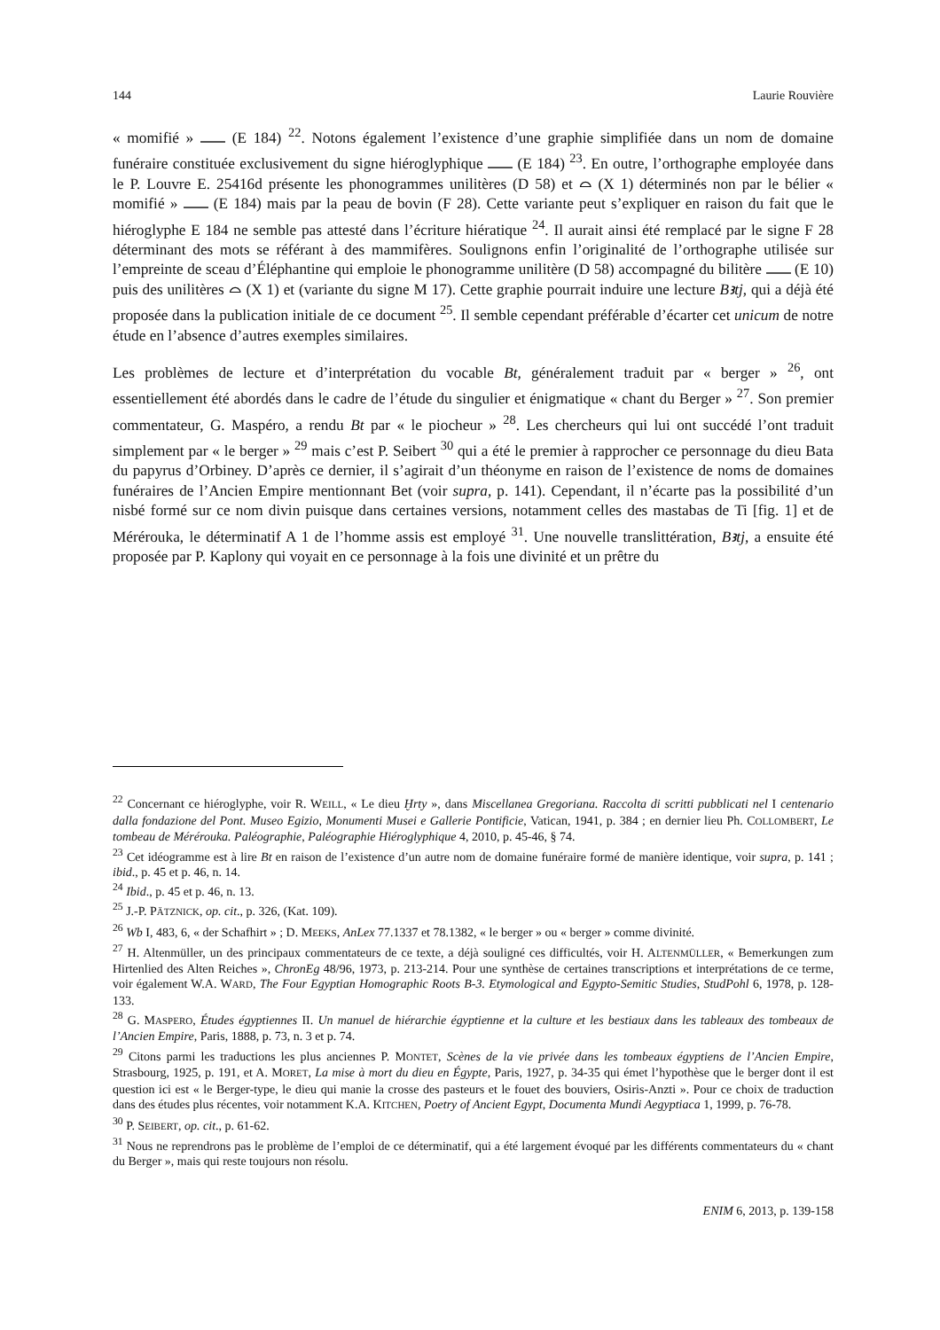144 Laurie Rouvière
« momifié » (E 184) <sup>22</sup>. Notons également l’existence d’une graphie simplifiée dans un nom de domaine funéraire constituée exclusivement du signe hiéroglyphique (E 184) <sup>23</sup>. En outre, l’orthographe employée dans le P. Louvre E. 25416d présente les phonogrammes unilitères (D 58) et ⌓ (X 1) déterminés non par le bélier « momifié » (E 184) mais par la peau de bovin (F 28). Cette variante peut s’expliquer en raison du fait que le hiéroglyphe E 184 ne semble pas attesté dans l’écriture hiératique <sup>24</sup>. Il aurait ainsi été remplacé par le signe F 28 déterminant des mots se référant à des mammifères. Soulignons enfin l’originalité de l’orthographe utilisée sur l’empreinte de sceau d’Éléphantine qui emploie le phonogramme unilitère (D 58) accompagné du bilitère (E 10) puis des unilitères ⌓ (X 1) et (variante du signe M 17). Cette graphie pourrait induire une lecture Bꜣtj, qui a déjà été proposée dans la publication initiale de ce document <sup>25</sup>. Il semble cependant préférable d’écarter cet unicum de notre étude en l’absence d’autres exemples similaires.
Les problèmes de lecture et d’interprétation du vocable Bt, généralement traduit par « berger » <sup>26</sup>, ont essentiellement été abordés dans le cadre de l’étude du singulier et énigmatique « chant du Berger » <sup>27</sup>. Son premier commentateur, G. Maspéro, a rendu Bt par « le piocheur » <sup>28</sup>. Les chercheurs qui lui ont succédé l’ont traduit simplement par « le berger » <sup>29</sup> mais c’est P. Seibert <sup>30</sup> qui a été le premier à rapprocher ce personnage du dieu Bata du papyrus d’Orbiney. D’après ce dernier, il s’agirait d’un théonyme en raison de l’existence de noms de domaines funéraires de l’Ancien Empire mentionnant Bet (voir supra, p. 141). Cependant, il n’écarte pas la possibilité d’un nisbé formé sur ce nom divin puisque dans certaines versions, notamment celles des mastabas de Ti [fig. 1] et de Mérérouka, le déterminatif A 1 de l’homme assis est employé <sup>31</sup>. Une nouvelle translittération, Bꜣtj, a ensuite été proposée par P. Kaplony qui voyait en ce personnage à la fois une divinité et un prêtre du
<sup>22</sup> Concernant ce hiéroglyphe, voir R. WEILL, « Le dieu Ḫrty », dans Miscellanea Gregoriana. Raccolta di scritti pubblicati nel I centenario dalla fondazione del Pont. Museo Egizio, Monumenti Musei e Gallerie Pontificie, Vatican, 1941, p. 384 ; en dernier lieu Ph. COLLOMBERT, Le tombeau de Mérérouka. Paléographie, Paléographie Hiéroglyphique 4, 2010, p. 45-46, § 74.
<sup>23</sup> Cet idéogramme est à lire Bt en raison de l’existence d’un autre nom de domaine funéraire formé de manière identique, voir supra, p. 141 ; ibid., p. 45 et p. 46, n. 14.
<sup>24</sup> Ibid., p. 45 et p. 46, n. 13.
<sup>25</sup> J.-P. PÄTZNICK, op. cit., p. 326, (Kat. 109).
<sup>26</sup> Wb I, 483, 6, « der Schafhirt » ; D. MEEKS, AnLex 77.1337 et 78.1382, « le berger » ou « berger » comme divinité.
<sup>27</sup> H. Altenmüller, un des principaux commentateurs de ce texte, a déjà souligné ces difficultés, voir H. ALTENMÜLLER, « Bemerkungen zum Hirtenlied des Alten Reiches », ChronEg 48/96, 1973, p. 213-214. Pour une synthèse de certaines transcriptions et interprétations de ce terme, voir également W.A. WARD, The Four Egyptian Homographic Roots B-3. Etymological and Egypto-Semitic Studies, StudPohl 6, 1978, p. 128-133.
<sup>28</sup> G. MASPERO, Études égyptiennes II. Un manuel de hiérarchie égyptienne et la culture et les bestiaux dans les tableaux des tombeaux de l’Ancien Empire, Paris, 1888, p. 73, n. 3 et p. 74.
<sup>29</sup> Citons parmi les traductions les plus anciennes P. MONTET, Scènes de la vie privée dans les tombeaux égyptiens de l’Ancien Empire, Strasbourg, 1925, p. 191, et A. MORET, La mise à mort du dieu en Égypte, Paris, 1927, p. 34-35 qui émet l’hypothèse que le berger dont il est question ici est « le Berger-type, le dieu qui manie la crosse des pasteurs et le fouet des bouviers, Osiris-Anzti ». Pour ce choix de traduction dans des études plus récentes, voir notamment K.A. KITCHEN, Poetry of Ancient Egypt, Documenta Mundi Aegyptiaca 1, 1999, p. 76-78.
<sup>30</sup> P. SEIBERT, op. cit., p. 61-62.
<sup>31</sup> Nous ne reprendrons pas le problème de l’emploi de ce déterminatif, qui a été largement évoqué par les différents commentateurs du « chant du Berger », mais qui reste toujours non résolu.
ENIM 6, 2013, p. 139-158